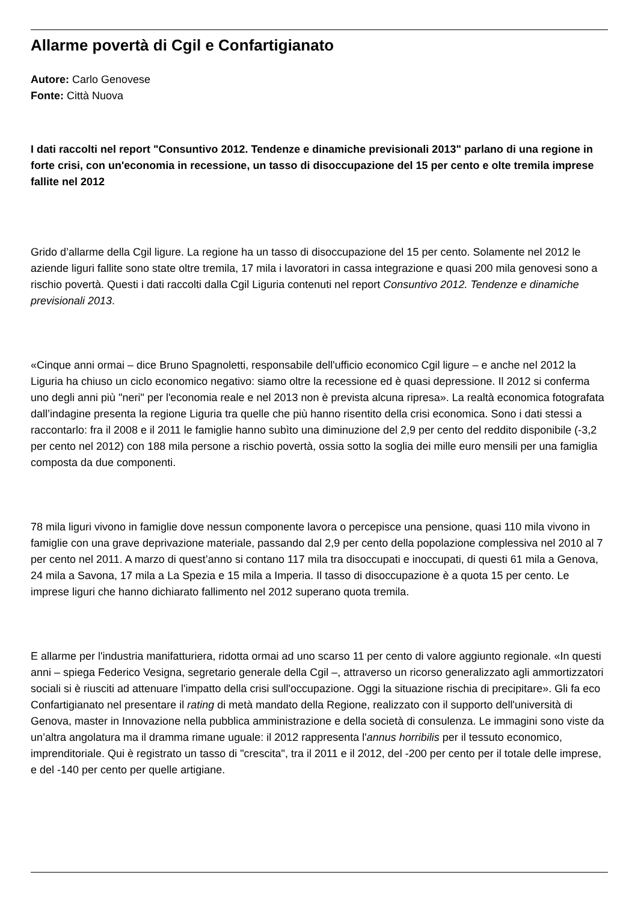Allarme povertà di Cgil e Confartigianato
Autore: Carlo Genovese
Fonte: Città Nuova
I dati raccolti nel report "Consuntivo 2012. Tendenze e dinamiche previsionali 2013" parlano di una regione in forte crisi, con un'economia in recessione, un tasso di disoccupazione del 15 per cento e olte tremila imprese fallite nel 2012
Grido d’allarme della Cgil ligure. La regione ha un tasso di disoccupazione del 15 per cento. Solamente nel 2012 le aziende liguri fallite sono state oltre tremila, 17 mila i lavoratori in cassa integrazione e quasi 200 mila genovesi sono a rischio povertà. Questi i dati raccolti dalla Cgil Liguria contenuti nel report Consuntivo 2012. Tendenze e dinamiche previsionali 2013.
«Cinque anni ormai – dice Bruno Spagnoletti, responsabile dell'ufficio economico Cgil ligure – e anche nel 2012 la Liguria ha chiuso un ciclo economico negativo: siamo oltre la recessione ed è quasi depressione. Il 2012 si conferma uno degli anni più "neri" per l'economia reale e nel 2013 non è prevista alcuna ripresa». La realtà economica fotografata dall’indagine presenta la regione Liguria tra quelle che più hanno risentito della crisi economica. Sono i dati stessi a raccontarlo: fra il 2008 e il 2011 le famiglie hanno subìto una diminuzione del 2,9 per cento del reddito disponibile (-3,2 per cento nel 2012) con 188 mila persone a rischio povertà, ossia sotto la soglia dei mille euro mensili per una famiglia composta da due componenti.
78 mila liguri vivono in famiglie dove nessun componente lavora o percepisce una pensione, quasi 110 mila vivono in famiglie con una grave deprivazione materiale, passando dal 2,9 per cento della popolazione complessiva nel 2010 al 7 per cento nel 2011. A marzo di quest’anno si contano 117 mila tra disoccupati e inoccupati, di questi 61 mila a Genova, 24 mila a Savona, 17 mila a La Spezia e 15 mila a Imperia. Il tasso di disoccupazione è a quota 15 per cento. Le imprese liguri che hanno dichiarato fallimento nel 2012 superano quota tremila.
E allarme per l'industria manifatturiera, ridotta ormai ad uno scarso 11 per cento di valore aggiunto regionale. «In questi anni – spiega Federico Vesigna, segretario generale della Cgil –, attraverso un ricorso generalizzato agli ammortizzatori sociali si è riusciti ad attenuare l'impatto della crisi sull'occupazione. Oggi la situazione rischia di precipitare». Gli fa eco Confartigianato nel presentare il rating di metà mandato della Regione, realizzato con il supporto dell'università di Genova, master in Innovazione nella pubblica amministrazione e della società di consulenza. Le immagini sono viste da un’altra angolatura ma il dramma rimane uguale: il 2012 rappresenta l'annus horribilis per il tessuto economico, imprenditoriale. Qui è registrato un tasso di "crescita", tra il 2011 e il 2012, del -200 per cento per il totale delle imprese, e del -140 per cento per quelle artigiane.